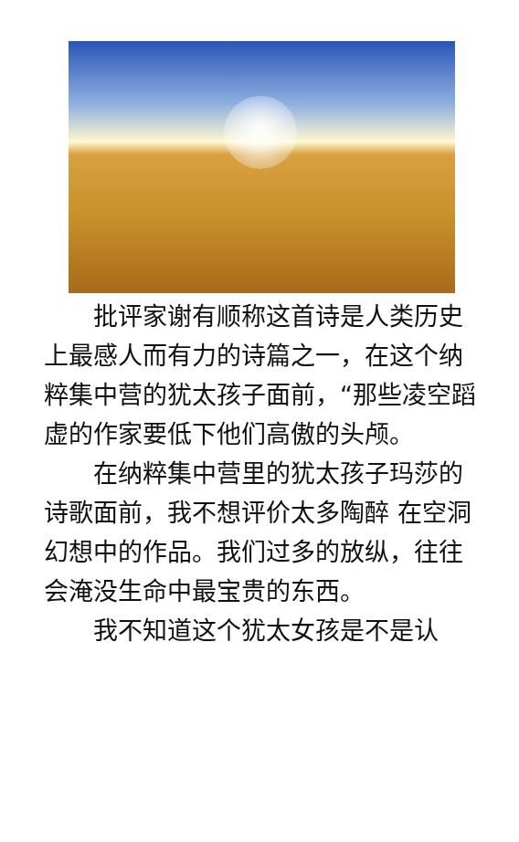批评家谢有顺称这首诗是人类历史上最感人而有力的诗篇之一，在这个纳粹集中营的犹太孩子面前，“那些凌空蹈虚的作家要低下他们高傲的头颅。
在纳粹集中营里的犹太孩子玛莎的诗歌面前，我不想评价太多陶醉 在空洞幻想中的作品。我们过多的放纵，往往会淹没生命中最宝贵的东西。
我不知道这个犹太女孩是不是认